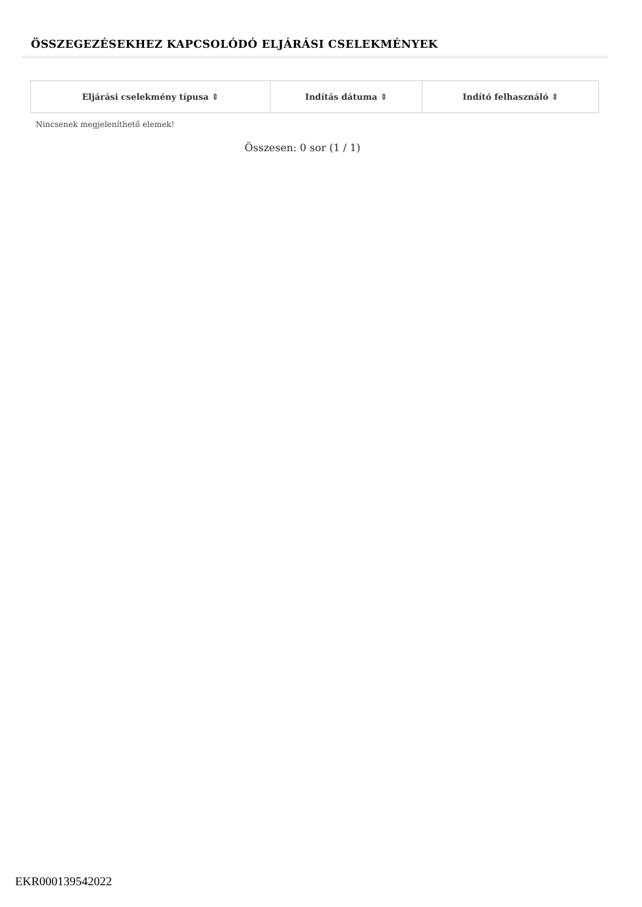ÖSSZEGEZÉSEKHEZ KAPCSOLÓDÓ ELJÁRÁSI CSELEKMÉNYEK
| Eljárási cselekmény típusa ⇕ | Indítás dátuma ⇕ | Indító felhasználó ⇕ |
| --- | --- | --- |
Nincsenek megjeleníthető elemek!
Összesen: 0 sor (1 / 1)
EKR000139542022